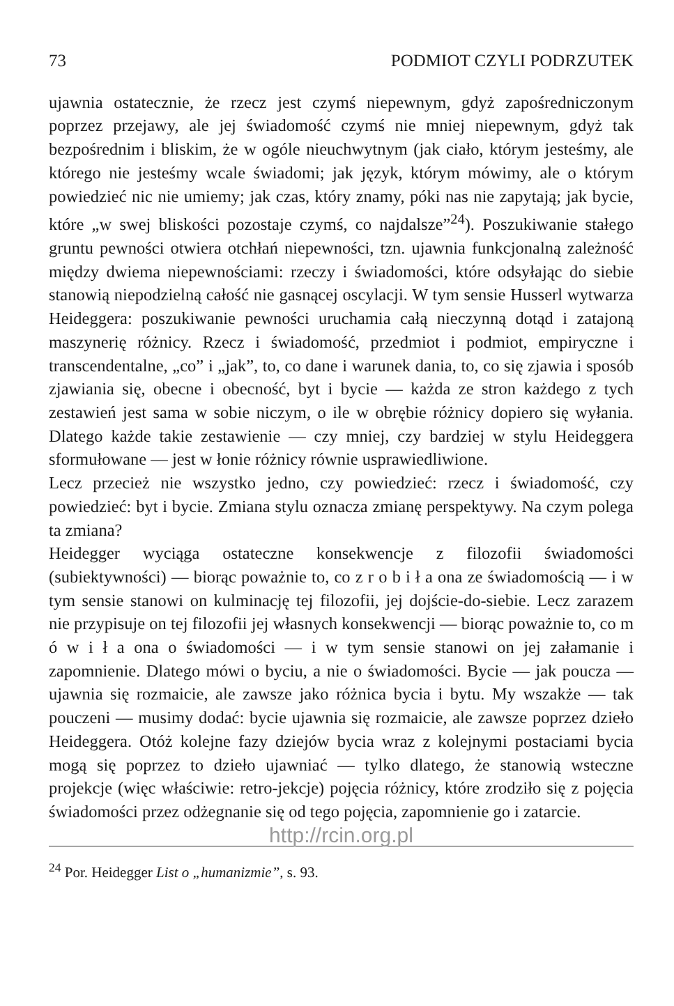73 PODMIOT CZYLI PODRZUTEK
ujawnia ostatecznie, że rzecz jest czymś niepewnym, gdyż zapośredniczonym poprzez przejawy, ale jej świadomość czymś nie mniej niepewnym, gdyż tak bezpośrednim i bliskim, że w ogóle nieuchwytnym (jak ciało, którym jesteśmy, ale którego nie jesteśmy wcale świadomi; jak język, którym mówimy, ale o którym powiedzieć nic nie umiemy; jak czas, który znamy, póki nas nie zapytają; jak bycie, które „w swej bliskości pozostaje czymś, co najdalsze”<sup>24</sup>). Poszukiwanie stałego gruntu pewności otwiera otchłań niepewności, tzn. ujawnia funkcjonalną zależność między dwiema niepewnościami: rzeczy i świadomości, które odsyłając do siebie stanowią niepodzielną całość nie gasnącej oscylacji. W tym sensie Husserl wytwarza Heideggera: poszukiwanie pewności uruchamia całą nieczynną dotąd i zatajoną maszynerię różnicy. Rzecz i świadomość, przedmiot i podmiot, empiryczne i transcendentalne, „co” i „jak”, to, co dane i warunek dania, to, co się zjawia i sposób zjawiania się, obecne i obecność, byt i bycie — każda ze stron każdego z tych zestawień jest sama w sobie niczym, o ile w obrębie różnicy dopiero się wyłania. Dlatego każde takie zestawienie — czy mniej, czy bardziej w stylu Heideggera sformułowane — jest w łonie różnicy równie usprawiedliwione.
Lecz przecież nie wszystko jedno, czy powiedzieć: rzecz i świadomość, czy powiedzieć: byt i bycie. Zmiana stylu oznacza zmianę perspektywy. Na czym polega ta zmiana?
Heidegger wyciąga ostateczne konsekwencje z filozofii świadomości (subiektywności) — biorąc poważnie to, co z r o b i ł a ona ze świadomością — i w tym sensie stanowi on kulminację tej filozofii, jej dojście-do-siebie. Lecz zarazem nie przypisuje on tej filozofii jej własnych konsekwencji — biorąc poważnie to, co m ó w i ł a ona o świadomości — i w tym sensie stanowi on jej załamanie i zapomnienie. Dlatego mówi o byciu, a nie o świadomości. Bycie — jak poucza — ujawnia się rozmaicie, ale zawsze jako różnica bycia i bytu. My wszakże — tak pouczeni — musimy dodać: bycie ujawnia się rozmaicie, ale zawsze poprzez dzieło Heideggera. Otóż kolejne fazy dziejów bycia wraz z kolejnymi postaciami bycia mogą się poprzez to dzieło ujawniać — tylko dlatego, że stanowią wsteczne projekcje (więc właściwie: retro-jekcje) pojęcia różnicy, które zrodziło się z pojęcia świadomości przez odżegnanie się od tego pojęcia, zapomnienie go i zatarcie.
http://rcin.org.pl
<sup>24</sup> Por. Heidegger List o „humanizmie”, s. 93.